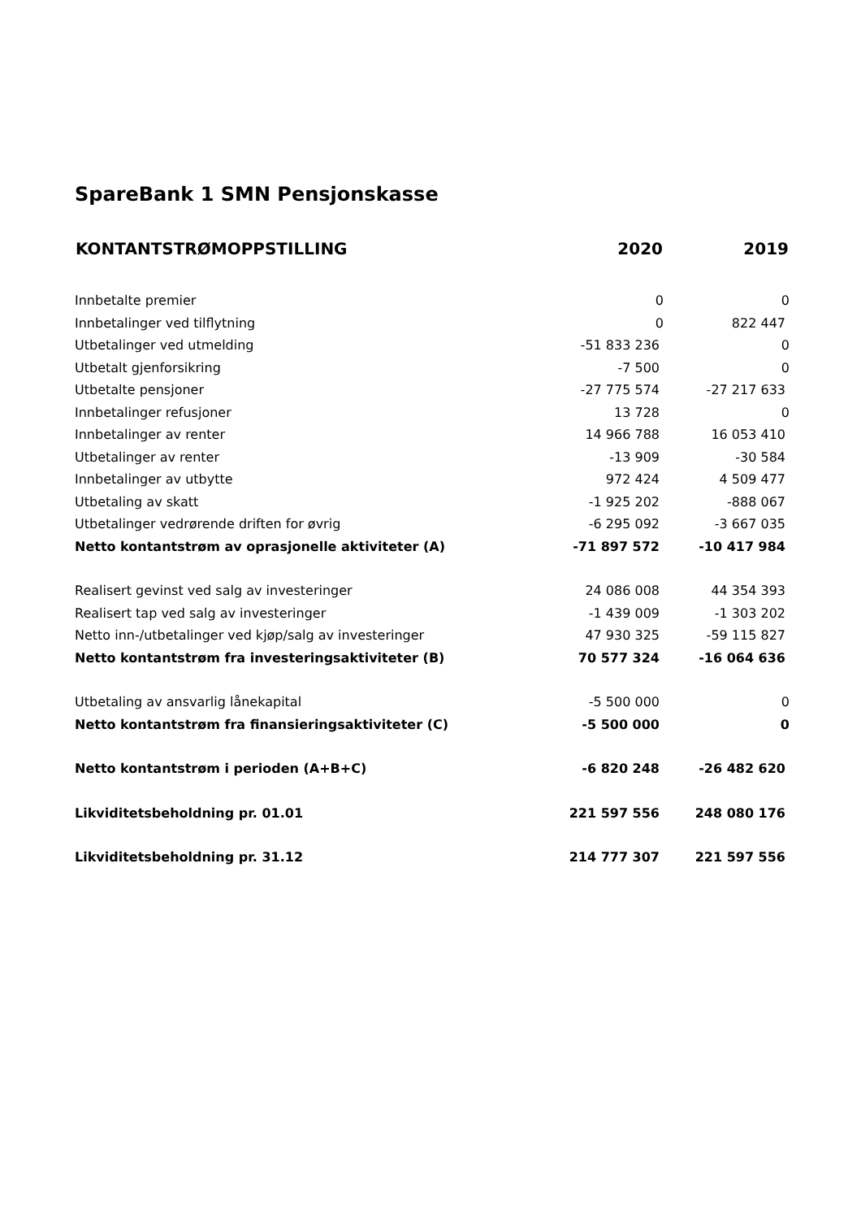SpareBank 1 SMN Pensjonskasse
| KONTANTSTRØMOPPSTILLING | 2020 | 2019 |
| --- | --- | --- |
| Innbetalte premier | 0 | 0 |
| Innbetalinger ved tilflytning | 0 | 822 447 |
| Utbetalinger ved utmelding | -51 833 236 | 0 |
| Utbetalt gjenforsikring | -7 500 | 0 |
| Utbetalte pensjoner | -27 775 574 | -27 217 633 |
| Innbetalinger refusjoner | 13 728 | 0 |
| Innbetalinger av renter | 14 966 788 | 16 053 410 |
| Utbetalinger av renter | -13 909 | -30 584 |
| Innbetalinger av utbytte | 972 424 | 4 509 477 |
| Utbetaling av skatt | -1 925 202 | -888 067 |
| Utbetalinger vedrørende driften for øvrig | -6 295 092 | -3 667 035 |
| Netto kontantstrøm av oprasjonelle aktiviteter (A) | -71 897 572 | -10 417 984 |
| Realisert gevinst ved salg av investeringer | 24 086 008 | 44 354 393 |
| Realisert tap ved salg av investeringer | -1 439 009 | -1 303 202 |
| Netto inn-/utbetalinger ved kjøp/salg av investeringer | 47 930 325 | -59 115 827 |
| Netto kontantstrøm fra investeringsaktiviteter (B) | 70 577 324 | -16 064 636 |
| Utbetaling av ansvarlig lånekapital | -5 500 000 | 0 |
| Netto kontantstrøm fra finansieringsaktiviteter (C) | -5 500 000 | 0 |
| Netto kontantstrøm i perioden (A+B+C) | -6 820 248 | -26 482 620 |
| Likviditetsbeholdning pr. 01.01 | 221 597 556 | 248 080 176 |
| Likviditetsbeholdning pr. 31.12 | 214 777 307 | 221 597 556 |